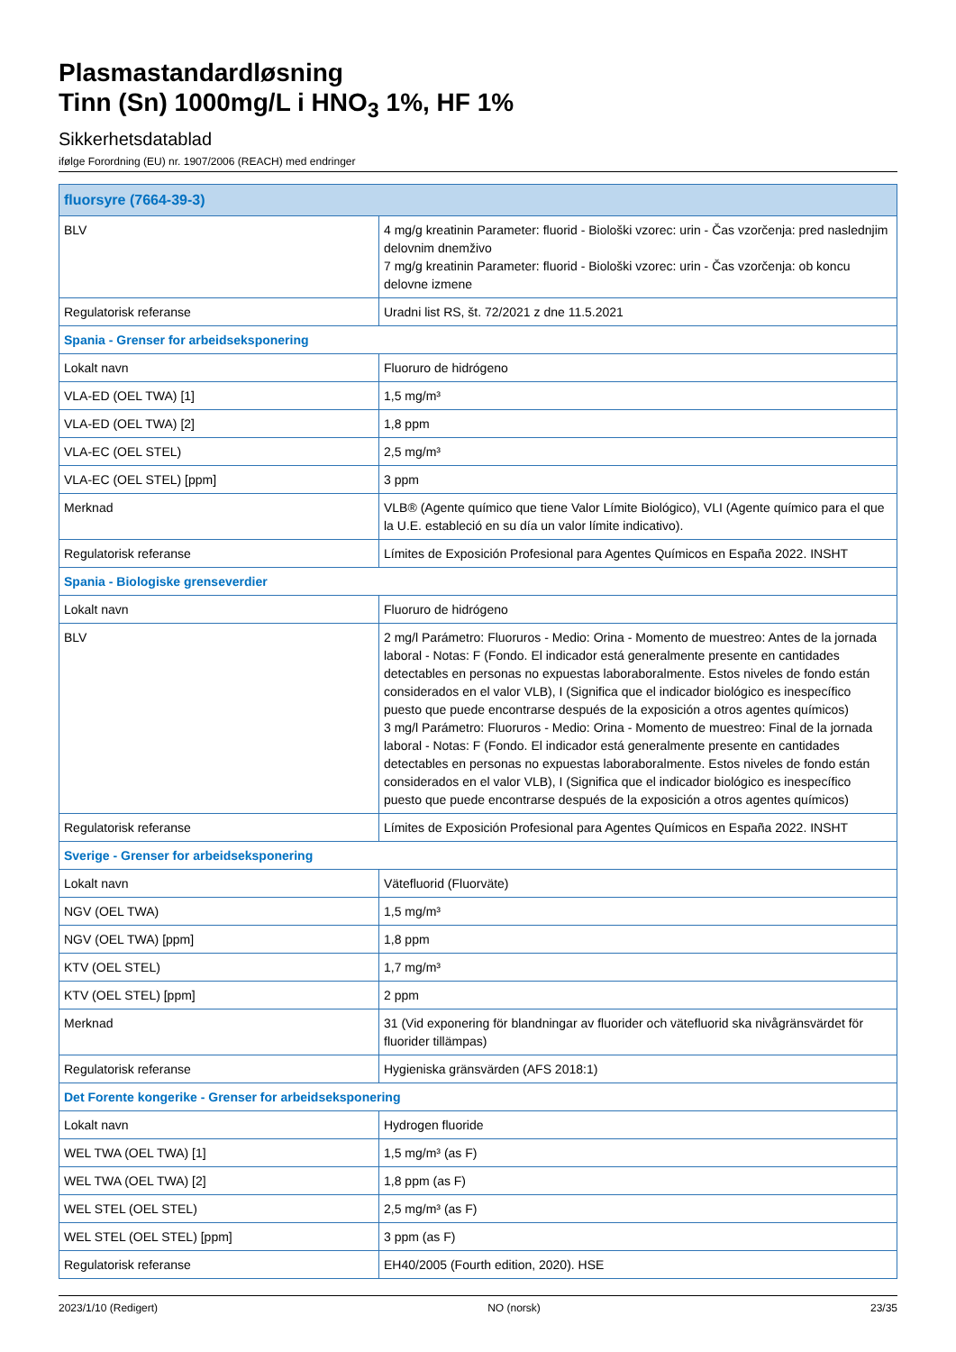Plasmastandardløsning
Tinn (Sn) 1000mg/L i HNO<sub>3</sub> 1%, HF 1%
Sikkerhetsdatablad
ifølge Forordning (EU) nr. 1907/2006 (REACH) med endringer
| fluorsyre (7664-39-3) | |
| --- | --- |
| BLV | 4 mg/g kreatinin Parameter: fluorid - Biološki vzorec: urin - Čas vzorčenja: pred naslednjim delovnim dnemživo 7 mg/g kreatinin Parameter: fluorid - Biološki vzorec: urin - Čas vzorčenja: ob koncu delovne izmene |
| Regulatorisk referanse | Uradni list RS, št. 72/2021 z dne 11.5.2021 |
| Spania - Grenser for arbeidseksponering | |
| Lokalt navn | Fluoruro de hidrógeno |
| VLA-ED (OEL TWA) [1] | 1,5 mg/m³ |
| VLA-ED (OEL TWA) [2] | 1,8 ppm |
| VLA-EC (OEL STEL) | 2,5 mg/m³ |
| VLA-EC (OEL STEL) [ppm] | 3 ppm |
| Merknad | VLB® (Agente químico que tiene Valor Límite Biológico), VLI (Agente químico para el que la U.E. estableció en su día un valor límite indicativo). |
| Regulatorisk referanse | Límites de Exposición Profesional para Agentes Químicos en España 2022. INSHT |
| Spania - Biologiske grenseverdier | |
| Lokalt navn | Fluoruro de hidrógeno |
| BLV | 2 mg/l Parámetro: Fluoruros - Medio: Orina - Momento de muestreo: Antes de la jornada laboral - Notas: F (Fondo. El indicador está generalmente presente en cantidades detectables en personas no expuestas laboraboralmente. Estos niveles de fondo están considerados en el valor VLB), I (Significa que el indicador biológico es inespecífico puesto que puede encontrarse después de la exposición a otros agentes químicos) 3 mg/l Parámetro: Fluoruros - Medio: Orina - Momento de muestreo: Final de la jornada laboral - Notas: F (Fondo. El indicador está generalmente presente en cantidades detectables en personas no expuestas laboraboralmente. Estos niveles de fondo están considerados en el valor VLB), I (Significa que el indicador biológico es inespecífico puesto que puede encontrarse después de la exposición a otros agentes químicos) |
| Regulatorisk referanse | Límites de Exposición Profesional para Agentes Químicos en España 2022. INSHT |
| Sverige - Grenser for arbeidseksponering | |
| Lokalt navn | Vätefluorid (Fluorväte) |
| NGV (OEL TWA) | 1,5 mg/m³ |
| NGV (OEL TWA) [ppm] | 1,8 ppm |
| KTV (OEL STEL) | 1,7 mg/m³ |
| KTV (OEL STEL) [ppm] | 2 ppm |
| Merknad | 31 (Vid exponering för blandningar av fluorider och vätefluorid ska nivågränsvärdet för fluorider tillämpas) |
| Regulatorisk referanse | Hygieniska gränsvärden (AFS 2018:1) |
| Det Forente kongerike - Grenser for arbeidseksponering | |
| Lokalt navn | Hydrogen fluoride |
| WEL TWA (OEL TWA) [1] | 1,5 mg/m³ (as F) |
| WEL TWA (OEL TWA) [2] | 1,8 ppm (as F) |
| WEL STEL (OEL STEL) | 2,5 mg/m³ (as F) |
| WEL STEL (OEL STEL) [ppm] | 3 ppm (as F) |
| Regulatorisk referanse | EH40/2005 (Fourth edition, 2020). HSE |
2023/1/10 (Redigert) NO (norsk) 23/35